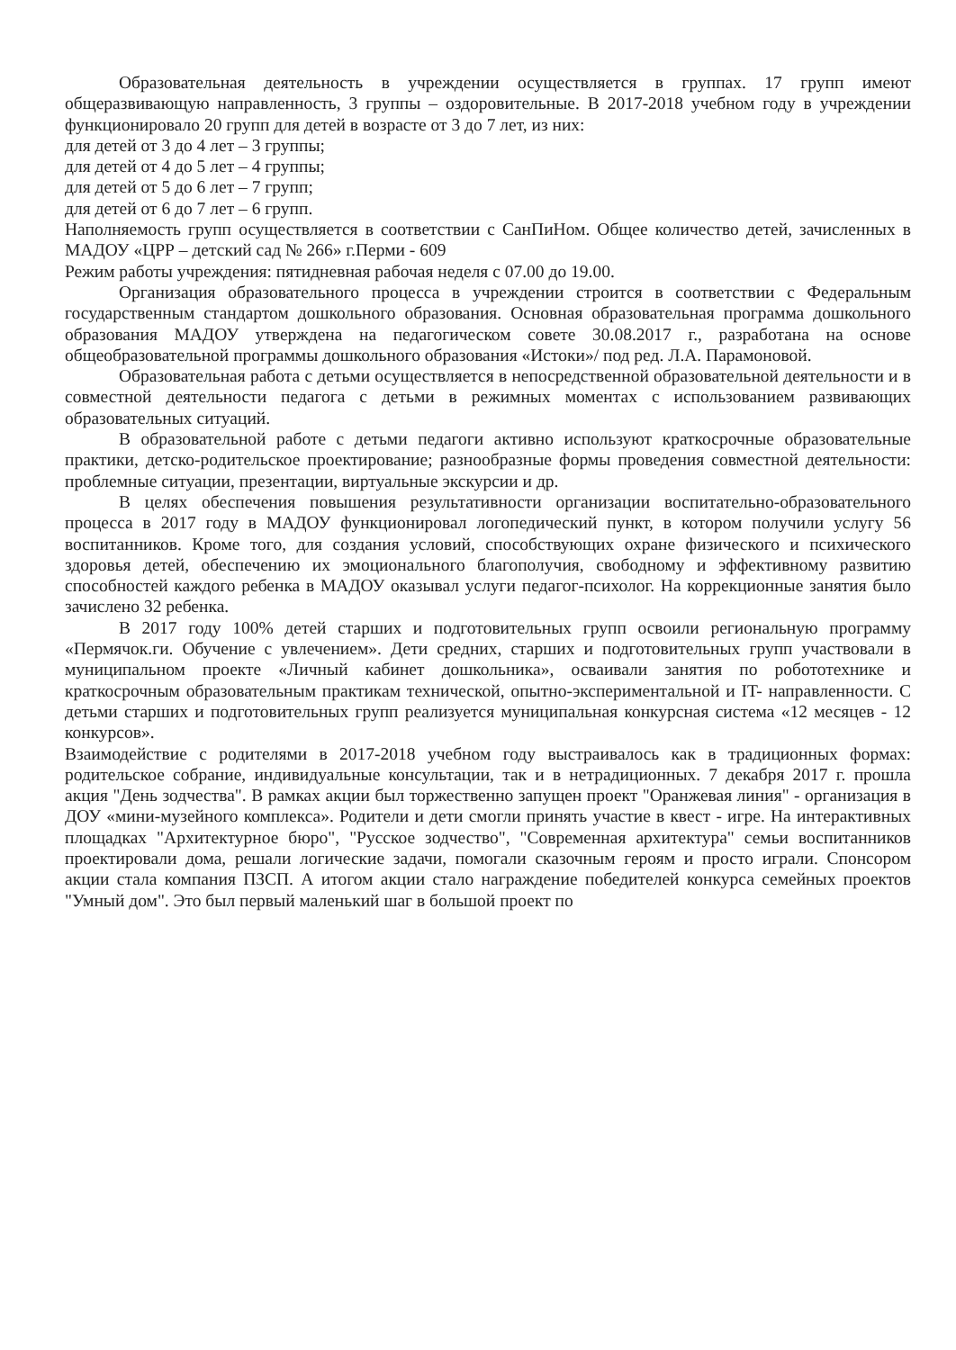Образовательная деятельность в учреждении осуществляется в группах. 17 групп имеют общеразвивающую направленность, 3 группы – оздоровительные. В 2017-2018 учебном году в учреждении функционировало 20 групп для детей в возрасте от 3 до 7 лет, из них:
для детей от 3 до 4 лет – 3 группы;
для детей от 4 до 5 лет – 4 группы;
для детей от 5 до 6 лет – 7 групп;
для детей от 6 до 7 лет – 6 групп.
Наполняемость групп осуществляется в соответствии с СанПиНом. Общее количество детей, зачисленных в МАДОУ «ЦРР – детский сад № 266» г.Перми - 609
Режим работы учреждения: пятидневная рабочая неделя с 07.00 до 19.00.
Организация образовательного процесса в учреждении строится в соответствии с Федеральным государственным стандартом дошкольного образования. Основная образовательная программа дошкольного образования МАДОУ утверждена на педагогическом совете 30.08.2017 г., разработана на основе общеобразовательной программы дошкольного образования «Истоки»/ под ред. Л.А. Парамоновой.
Образовательная работа с детьми осуществляется в непосредственной образовательной деятельности и в совместной деятельности педагога с детьми в режимных моментах с использованием развивающих образовательных ситуаций.
В образовательной работе с детьми педагоги активно используют краткосрочные образовательные практики, детско-родительское проектирование; разнообразные формы проведения совместной деятельности: проблемные ситуации, презентации, виртуальные экскурсии и др.
В целях обеспечения повышения результативности организации воспитательно-образовательного процесса в 2017 году в МАДОУ функционировал логопедический пункт, в котором получили услугу 56 воспитанников. Кроме того, для создания условий, способствующих охране физического и психического здоровья детей, обеспечению их эмоционального благополучия, свободному и эффективному развитию способностей каждого ребенка в МАДОУ оказывал услуги педагог-психолог. На коррекционные занятия было зачислено 32 ребенка.
В 2017 году 100% детей старших и подготовительных групп освоили региональную программу «Пермячок.ги. Обучение с увлечением». Дети средних, старших и подготовительных групп участвовали в муниципальном проекте «Личный кабинет дошкольника», осваивали занятия по робототехнике и краткосрочным образовательным практикам технической, опытно-экспериментальной и IT- направленности. С детьми старших и подготовительных групп реализуется муниципальная конкурсная система «12 месяцев - 12 конкурсов».
Взаимодействие с родителями в 2017-2018 учебном году выстраивалось как в традиционных формах: родительское собрание, индивидуальные консультации, так и в нетрадиционных. 7 декабря 2017 г. прошла акция "День зодчества". В рамках акции был торжественно запущен проект "Оранжевая линия" - организация в ДОУ «мини-музейного комплекса». Родители и дети смогли принять участие в квест - игре. На интерактивных площадках "Архитектурное бюро", "Русское зодчество", "Современная архитектура" семьи воспитанников проектировали дома, решали логические задачи, помогали сказочным героям и просто играли. Спонсором акции стала компания ПЗСП. А итогом акции стало награждение победителей конкурса семейных проектов "Умный дом". Это был первый маленький шаг в большой проект по